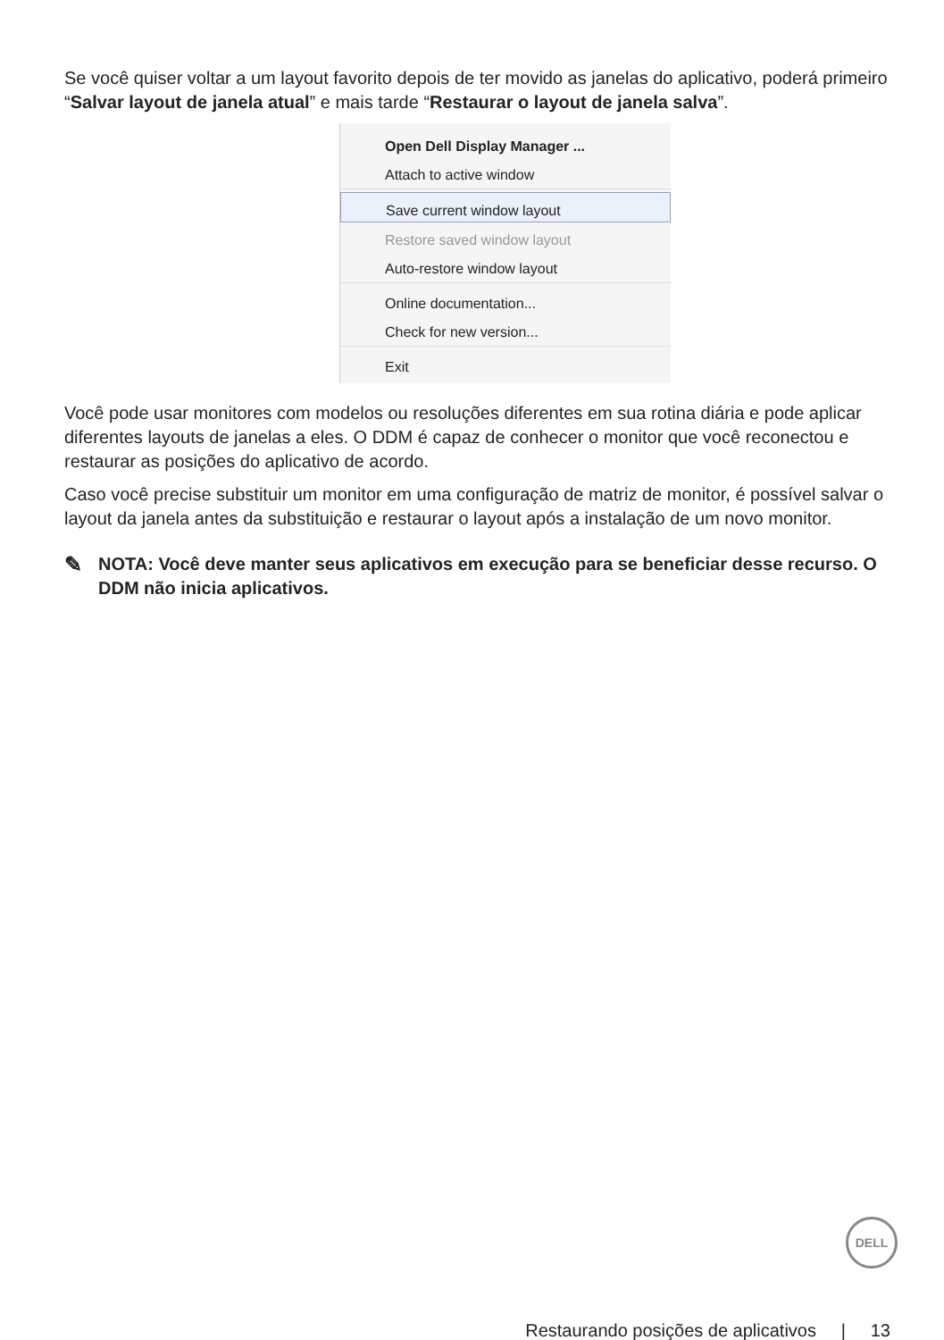Se você quiser voltar a um layout favorito depois de ter movido as janelas do aplicativo, poderá primeiro “Salvar layout de janela atual” e mais tarde “Restaurar o layout de janela salva”.
Open Dell Display Manager ...
Attach to active window
Save current window layout
Restore saved window layout
Auto-restore window layout
Online documentation...
Check for new version...
Exit
Você pode usar monitores com modelos ou resoluções diferentes em sua rotina diária e pode aplicar diferentes layouts de janelas a eles. O DDM é capaz de conhecer o monitor que você reconectou e restaurar as posições do aplicativo de acordo.
Caso você precise substituir um monitor em uma configuração de matriz de monitor, é possível salvar o layout da janela antes da substituição e restaurar o layout após a instalação de um novo monitor.
✎ NOTA: Você deve manter seus aplicativos em execução para se beneficiar desse recurso. O DDM não inicia aplicativos.
DELL
Restaurando posições de aplicativos | 13